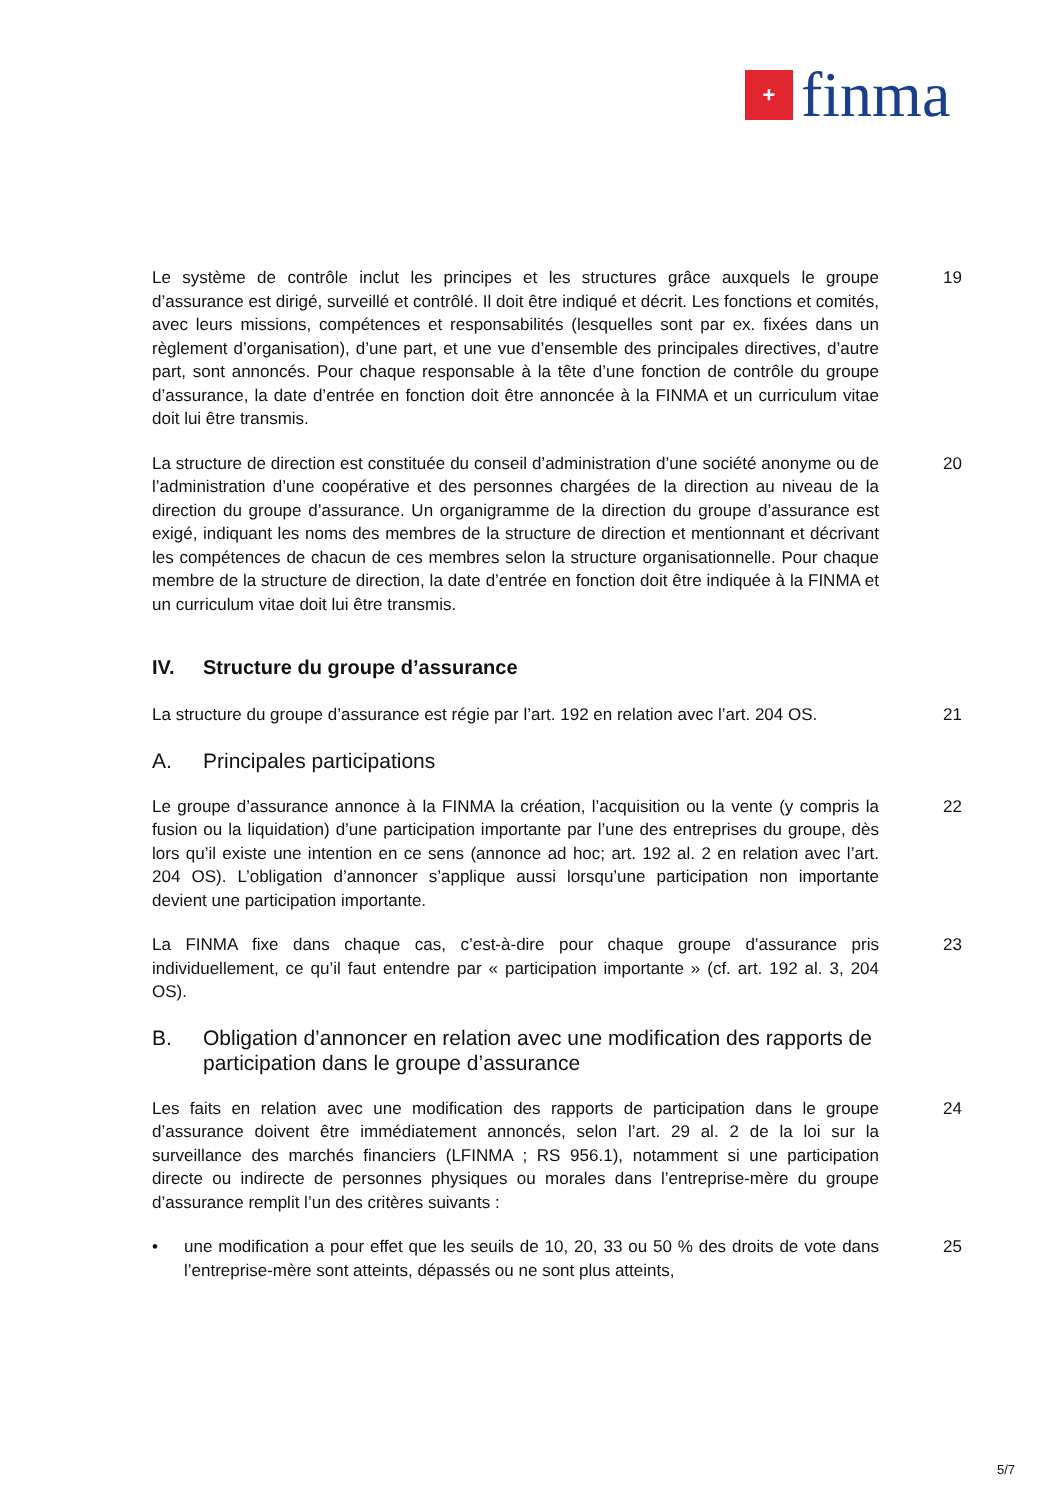+
finma
Le système de contrôle inclut les principes et les structures grâce auxquels le groupe d’assurance est dirigé, surveillé et contrôlé. Il doit être indiqué et décrit. Les fonctions et comités, avec leurs missions, compétences et responsabilités (lesquelles sont par ex. fixées dans un règlement d’organisation), d’une part, et une vue d’ensemble des principales directives, d’autre part, sont annoncés. Pour chaque responsable à la tête d’une fonction de contrôle du groupe d’assurance, la date d’entrée en fonction doit être annoncée à la FINMA et un curriculum vitae doit lui être transmis.
19
La structure de direction est constituée du conseil d’administration d’une société anonyme ou de l’administration d’une coopérative et des personnes chargées de la direction au niveau de la direction du groupe d’assurance. Un organigramme de la direction du groupe d’assurance est exigé, indiquant les noms des membres de la structure de direction et mentionnant et décrivant les compétences de chacun de ces membres selon la structure organisationnelle. Pour chaque membre de la structure de direction, la date d’entrée en fonction doit être indiquée à la FINMA et un curriculum vitae doit lui être transmis.
20
IV. Structure du groupe d’assurance
La structure du groupe d’assurance est régie par l’art. 192 en relation avec l’art. 204 OS.
21
A. Principales participations
Le groupe d’assurance annonce à la FINMA la création, l’acquisition ou la vente (y compris la fusion ou la liquidation) d’une participation importante par l’une des entreprises du groupe, dès lors qu’il existe une intention en ce sens (annonce ad hoc; art. 192 al. 2 en relation avec l’art. 204 OS). L’obligation d’annoncer s’applique aussi lorsqu’une participation non importante devient une participation importante.
22
La FINMA fixe dans chaque cas, c’est-à-dire pour chaque groupe d’assurance pris individuellement, ce qu’il faut entendre par « participation importante » (cf. art. 192 al. 3, 204 OS).
23
B. Obligation d’annoncer en relation avec une modification des rapports de participation dans le groupe d’assurance
Les faits en relation avec une modification des rapports de participation dans le groupe d’assurance doivent être immédiatement annoncés, selon l’art. 29 al. 2 de la loi sur la surveillance des marchés financiers (LFINMA ; RS 956.1), notamment si une participation directe ou indirecte de personnes physiques ou morales dans l’entreprise-mère du groupe d’assurance remplit l’un des critères suivants :
24
• une modification a pour effet que les seuils de 10, 20, 33 ou 50 % des droits de vote dans l’entreprise-mère sont atteints, dépassés ou ne sont plus atteints,
25
5/7